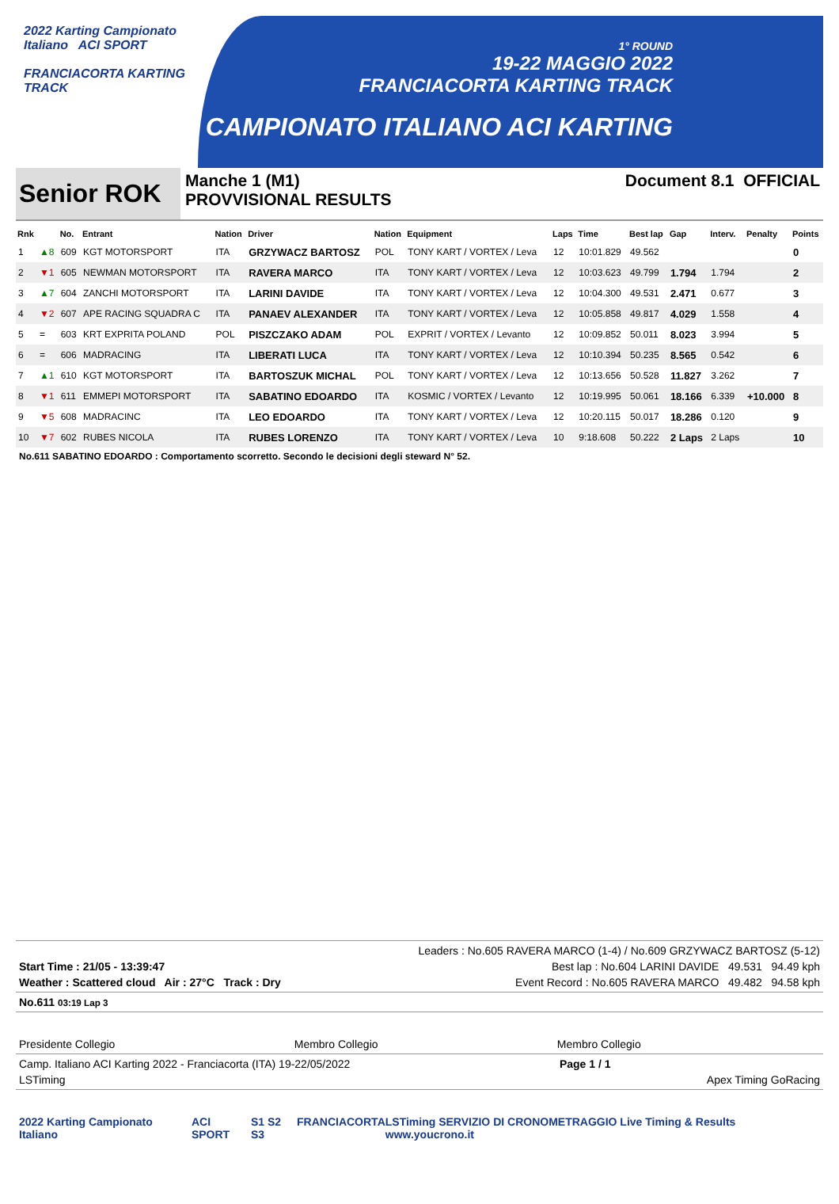2022 Karting Campionato Italiano ACI SPORT
FRANCIACORTA KARTING TRACK
1° ROUND
19-22 MAGGIO 2022
FRANCIACORTA KARTING TRACK
CAMPIONATO ITALIANO ACI KARTING
Senior ROK
Manche 1 (M1)
PROVVISIONAL RESULTS
Document 8.1 OFFICIAL
| Rnk | | No. | Entrant | Nation | Driver | Nation | Equipment | Laps | Time | Best lap | Gap | Interv. | Penalty | Points |
| --- | --- | --- | --- | --- | --- | --- | --- | --- | --- | --- | --- | --- | --- | --- |
| 1 | ▲8 | 609 | KGT MOTORSPORT | ITA | GRZYWACZ BARTOSZ | POL | TONY KART / VORTEX / Leva | 12 | 10:01.829 | 49.562 | | | | 0 |
| 2 | ▼1 | 605 | NEWMAN MOTORSPORT | ITA | RAVERA MARCO | ITA | TONY KART / VORTEX / Leva | 12 | 10:03.623 | 49.799 | 1.794 | 1.794 | | 2 |
| 3 | ▲7 | 604 | ZANCHI MOTORSPORT | ITA | LARINI DAVIDE | ITA | TONY KART / VORTEX / Leva | 12 | 10:04.300 | 49.531 | 2.471 | 0.677 | | 3 |
| 4 | ▼2 | 607 | APE RACING SQUADRA C | ITA | PANAEV ALEXANDER | ITA | TONY KART / VORTEX / Leva | 12 | 10:05.858 | 49.817 | 4.029 | 1.558 | | 4 |
| 5 | = | 603 | KRT EXPRITA POLAND | POL | PISZCZAKO ADAM | POL | EXPRIT / VORTEX / Levanto | 12 | 10:09.852 | 50.011 | 8.023 | 3.994 | | 5 |
| 6 | = | 606 | MADRACING | ITA | LIBERATI LUCA | ITA | TONY KART / VORTEX / Leva | 12 | 10:10.394 | 50.235 | 8.565 | 0.542 | | 6 |
| 7 | ▲1 | 610 | KGT MOTORSPORT | ITA | BARTOSZUK MICHAL | POL | TONY KART / VORTEX / Leva | 12 | 10:13.656 | 50.528 | 11.827 | 3.262 | | 7 |
| 8 | ▼1 | 611 | EMMEPI MOTORSPORT | ITA | SABATINO EDOARDO | ITA | KOSMIC / VORTEX / Levanto | 12 | 10:19.995 | 50.061 | 18.166 | 6.339 | +10.000 | 8 |
| 9 | ▼5 | 608 | MADRACINC | ITA | LEO EDOARDO | ITA | TONY KART / VORTEX / Leva | 12 | 10:20.115 | 50.017 | 18.286 | 0.120 | | 9 |
| 10 | ▼7 | 602 | RUBES NICOLA | ITA | RUBES LORENZO | ITA | TONY KART / VORTEX / Leva | 10 | 9:18.608 | 50.222 | 2 Laps | 2 Laps | | 10 |
No.611 SABATINO EDOARDO : Comportamento scorretto. Secondo le decisioni degli steward N° 52.
Leaders : No.605 RAVERA MARCO (1-4) / No.609 GRZYWACZ BARTOSZ (5-12)
Start Time : 21/05 - 13:39:47 Best lap : No.604 LARINI DAVIDE 49.531 94.49 kph
Weather : Scattered cloud Air : 27°C Track : Dry Event Record : No.605 RAVERA MARCO 49.482 94.58 kph
No.611 03:19 Lap 3
Presidente Collegio Membro Collegio Membro Collegio
Camp. Italiano ACI Karting 2022 - Franciacorta (ITA) 19-22/05/2022 Page 1 / 1
LSTiming Apex Timing GoRacing
2022 Karting Campionato Italiano ACI SPORT S1 S2 S3 FRANCIACORTA LSTiming SERVIZIO DI CRONOMETRAGGIO Live Timing & Results www.youcrono.it